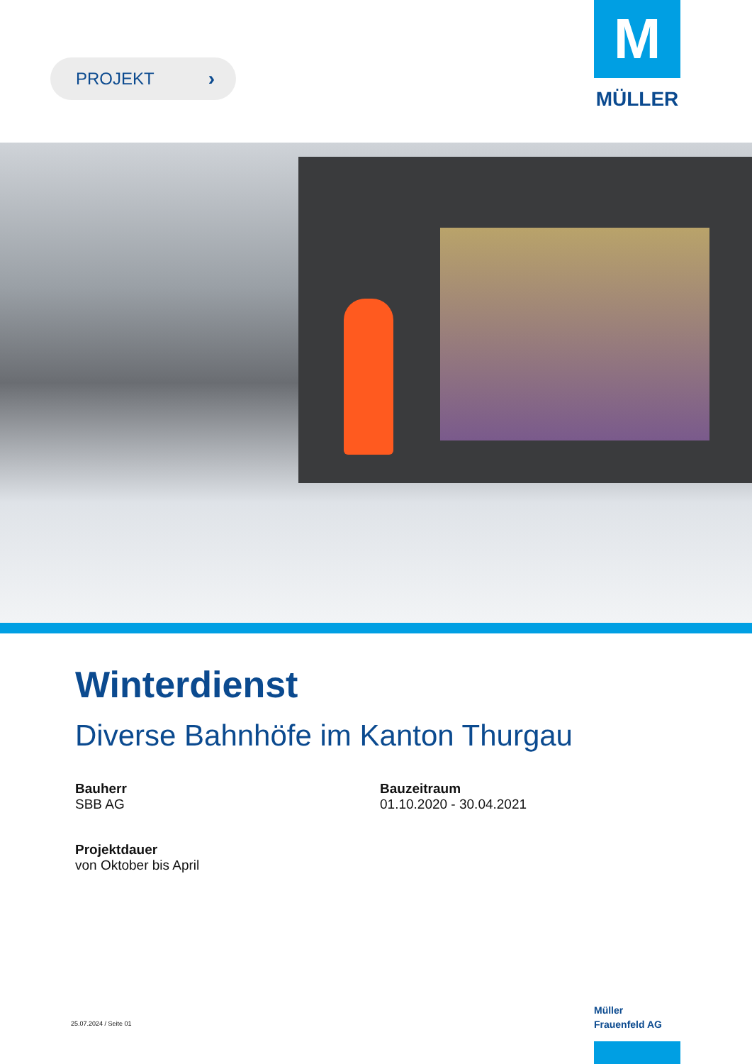PROJEKT ›
M
MÜLLER
Winterdienst
Diverse Bahnhöfe im Kanton Thurgau
Bauherr
SBB AG
Bauzeitraum
01.10.2020 - 30.04.2021
Projektdauer
von Oktober bis April
25.07.2024 / Seite 01
Müller
Frauenfeld AG